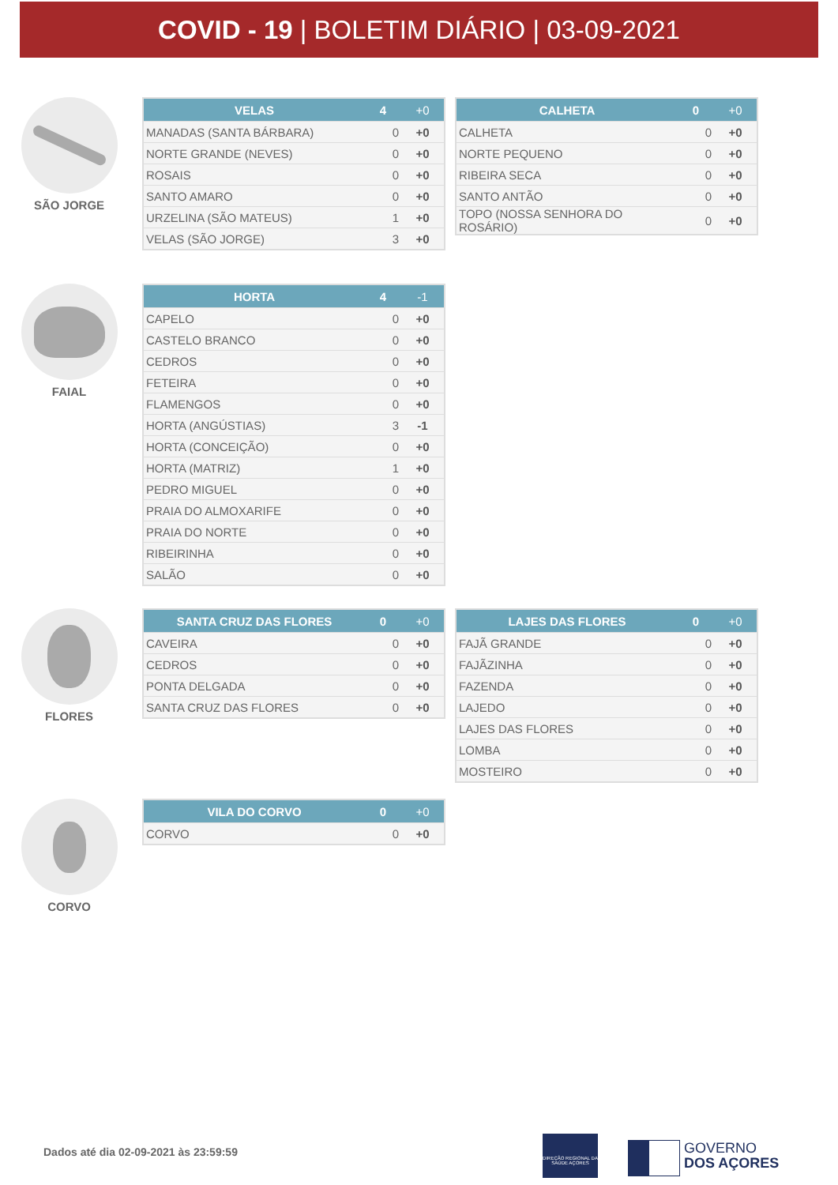COVID - 19 | BOLETIM DIÁRIO | 03-09-2021
SÃO JORGE
| VELAS | 4 | +0 |
| --- | --- | --- |
| MANADAS (SANTA BÁRBARA) | 0 | +0 |
| NORTE GRANDE (NEVES) | 0 | +0 |
| ROSAIS | 0 | +0 |
| SANTO AMARO | 0 | +0 |
| URZELINA (SÃO MATEUS) | 1 | +0 |
| VELAS (SÃO JORGE) | 3 | +0 |
| CALHETA | 0 | +0 |
| --- | --- | --- |
| CALHETA | 0 | +0 |
| NORTE PEQUENO | 0 | +0 |
| RIBEIRA SECA | 0 | +0 |
| SANTO ANTÃO | 0 | +0 |
| TOPO (NOSSA SENHORA DO ROSÁRIO) | 0 | +0 |
FAIAL
| HORTA | 4 | -1 |
| --- | --- | --- |
| CAPELO | 0 | +0 |
| CASTELO BRANCO | 0 | +0 |
| CEDROS | 0 | +0 |
| FETEIRA | 0 | +0 |
| FLAMENGOS | 0 | +0 |
| HORTA (ANGÚSTIAS) | 3 | -1 |
| HORTA (CONCEIÇÃO) | 0 | +0 |
| HORTA (MATRIZ) | 1 | +0 |
| PEDRO MIGUEL | 0 | +0 |
| PRAIA DO ALMOXARIFE | 0 | +0 |
| PRAIA DO NORTE | 0 | +0 |
| RIBEIRINHA | 0 | +0 |
| SALÃO | 0 | +0 |
FLORES
| SANTA CRUZ DAS FLORES | 0 | +0 |
| --- | --- | --- |
| CAVEIRA | 0 | +0 |
| CEDROS | 0 | +0 |
| PONTA DELGADA | 0 | +0 |
| SANTA CRUZ DAS FLORES | 0 | +0 |
| LAJES DAS FLORES | 0 | +0 |
| --- | --- | --- |
| FAJÃ GRANDE | 0 | +0 |
| FAJÃZINHA | 0 | +0 |
| FAZENDA | 0 | +0 |
| LAJEDO | 0 | +0 |
| LAJES DAS FLORES | 0 | +0 |
| LOMBA | 0 | +0 |
| MOSTEIRO | 0 | +0 |
CORVO
| VILA DO CORVO | 0 | +0 |
| --- | --- | --- |
| CORVO | 0 | +0 |
Dados até dia 02-09-2021 às 23:59:59
DIREÇÃO REGIONAL DA SAÚDE AÇORES
GOVERNO
DOS AÇORES